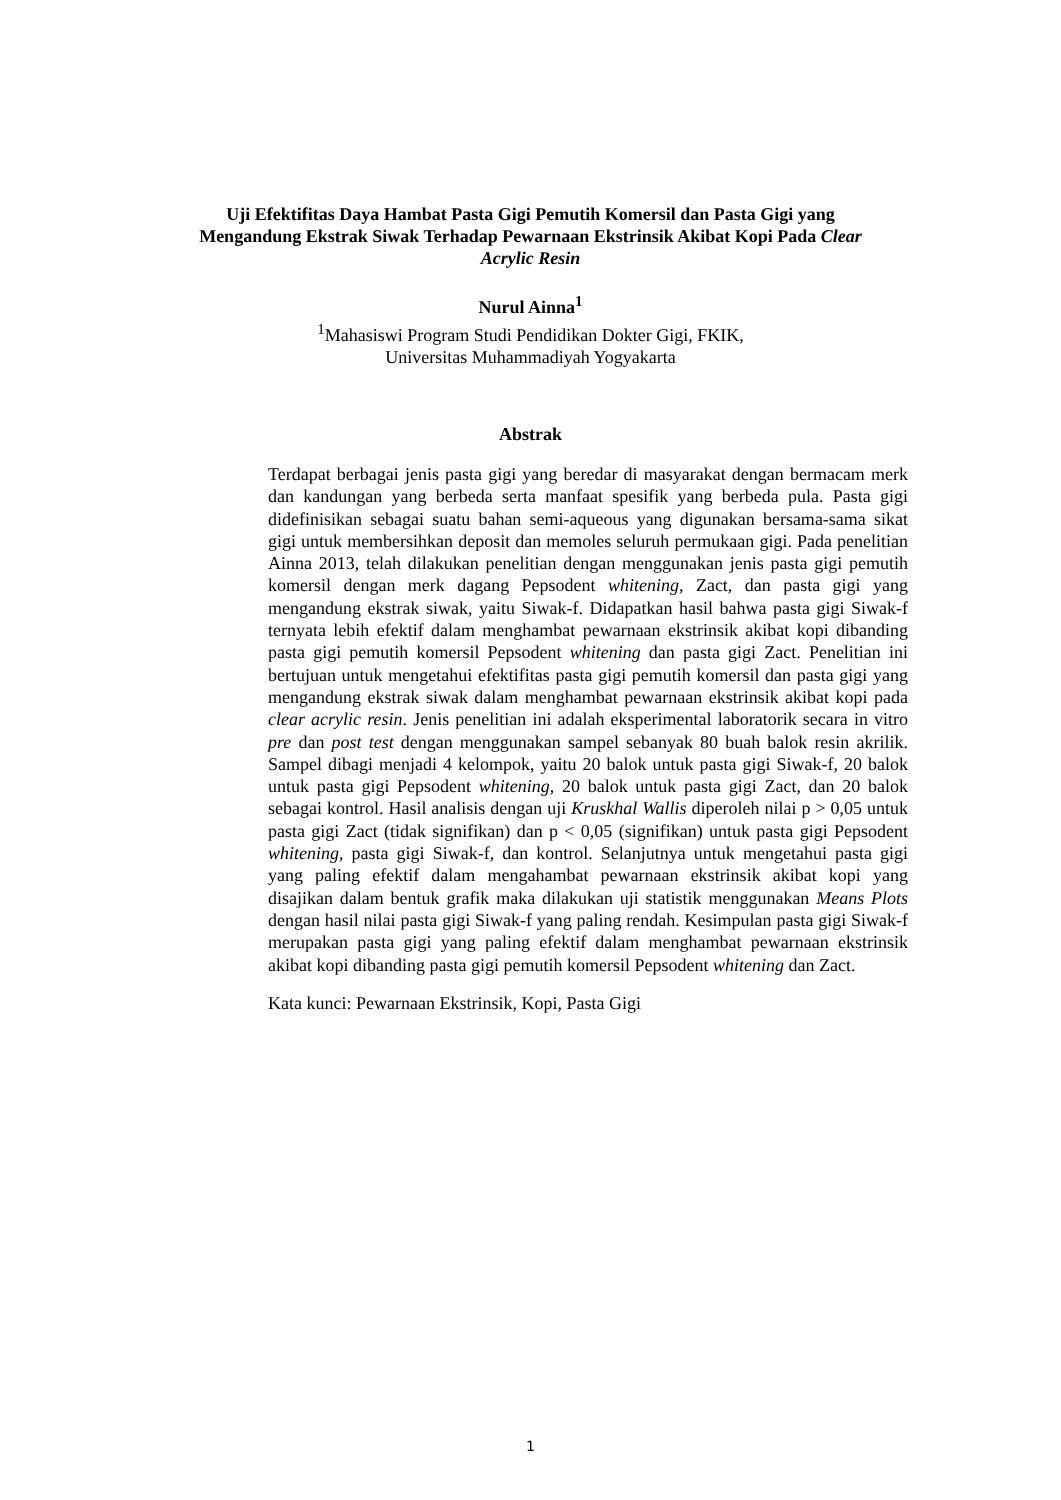Uji Efektifitas Daya Hambat Pasta Gigi Pemutih Komersil dan Pasta Gigi yang Mengandung Ekstrak Siwak Terhadap Pewarnaan Ekstrinsik Akibat Kopi Pada Clear Acrylic Resin
Nurul Ainna<sup>1</sup>
<sup>1</sup> Mahasiswi Program Studi Pendidikan Dokter Gigi, FKIK,
Universitas Muhammadiyah Yogyakarta
Abstrak
Terdapat berbagai jenis pasta gigi yang beredar di masyarakat dengan bermacam merk dan kandungan yang berbeda serta manfaat spesifik yang berbeda pula. Pasta gigi didefinisikan sebagai suatu bahan semi-aqueous yang digunakan bersama-sama sikat gigi untuk membersihkan deposit dan memoles seluruh permukaan gigi. Pada penelitian Ainna 2013, telah dilakukan penelitian dengan menggunakan jenis pasta gigi pemutih komersil dengan merk dagang Pepsodent whitening, Zact, dan pasta gigi yang mengandung ekstrak siwak, yaitu Siwak-f. Didapatkan hasil bahwa pasta gigi Siwak-f ternyata lebih efektif dalam menghambat pewarnaan ekstrinsik akibat kopi dibanding pasta gigi pemutih komersil Pepsodent whitening dan pasta gigi Zact. Penelitian ini bertujuan untuk mengetahui efektifitas pasta gigi pemutih komersil dan pasta gigi yang mengandung ekstrak siwak dalam menghambat pewarnaan ekstrinsik akibat kopi pada clear acrylic resin. Jenis penelitian ini adalah eksperimental laboratorik secara in vitro pre dan post test dengan menggunakan sampel sebanyak 80 buah balok resin akrilik. Sampel dibagi menjadi 4 kelompok, yaitu 20 balok untuk pasta gigi Siwak-f, 20 balok untuk pasta gigi Pepsodent whitening, 20 balok untuk pasta gigi Zact, dan 20 balok sebagai kontrol. Hasil analisis dengan uji Kruskhal Wallis diperoleh nilai p > 0,05 untuk pasta gigi Zact (tidak signifikan) dan p < 0,05 (signifikan) untuk pasta gigi Pepsodent whitening, pasta gigi Siwak-f, dan kontrol. Selanjutnya untuk mengetahui pasta gigi yang paling efektif dalam mengahambat pewarnaan ekstrinsik akibat kopi yang disajikan dalam bentuk grafik maka dilakukan uji statistik menggunakan Means Plots dengan hasil nilai pasta gigi Siwak-f yang paling rendah. Kesimpulan pasta gigi Siwak-f merupakan pasta gigi yang paling efektif dalam menghambat pewarnaan ekstrinsik akibat kopi dibanding pasta gigi pemutih komersil Pepsodent whitening dan Zact.
Kata kunci: Pewarnaan Ekstrinsik, Kopi, Pasta Gigi
1